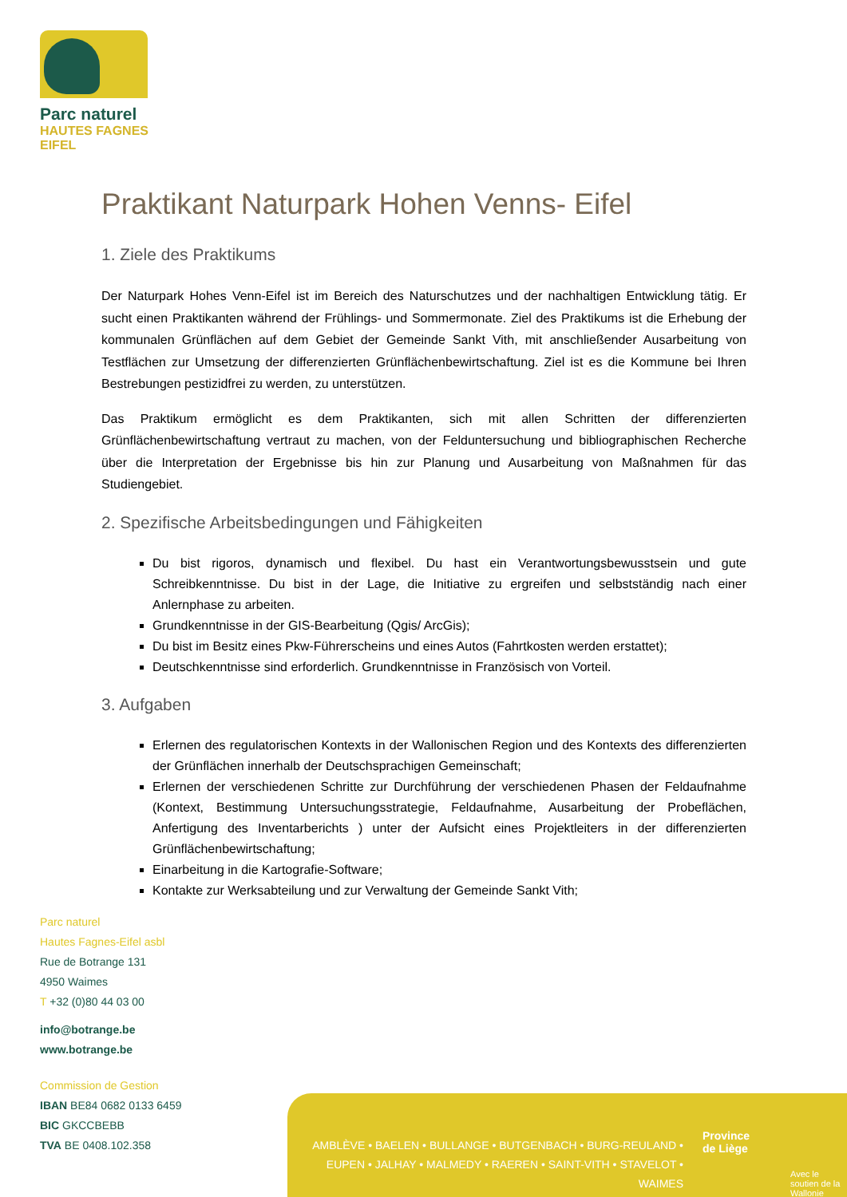Parc naturel
HAUTES FAGNES
EIFEL
Praktikant Naturpark Hohen Venns- Eifel
1. Ziele des Praktikums
Der Naturpark Hohes Venn-Eifel ist im Bereich des Naturschutzes und der nachhaltigen Entwicklung tätig. Er sucht einen Praktikanten während der Frühlings- und Sommermonate. Ziel des Praktikums ist die Erhebung der kommunalen Grünflächen auf dem Gebiet der Gemeinde Sankt Vith, mit anschließender Ausarbeitung von Testflächen zur Umsetzung der differenzierten Grünflächenbewirtschaftung. Ziel ist es die Kommune bei Ihren Bestrebungen pestizidfrei zu werden, zu unterstützen.
Das Praktikum ermöglicht es dem Praktikanten, sich mit allen Schritten der differenzierten Grünflächenbewirtschaftung vertraut zu machen, von der Felduntersuchung und bibliographischen Recherche über die Interpretation der Ergebnisse bis hin zur Planung und Ausarbeitung von Maßnahmen für das Studiengebiet.
2. Spezifische Arbeitsbedingungen und Fähigkeiten
Du bist rigoros, dynamisch und flexibel. Du hast ein Verantwortungsbewusstsein und gute Schreibkenntnisse. Du bist in der Lage, die Initiative zu ergreifen und selbstständig nach einer Anlernphase zu arbeiten.
Grundkenntnisse in der GIS-Bearbeitung (Qgis/ ArcGis);
Du bist im Besitz eines Pkw-Führerscheins und eines Autos (Fahrtkosten werden erstattet);
Deutschkenntnisse sind erforderlich. Grundkenntnisse in Französisch von Vorteil.
3. Aufgaben
Erlernen des regulatorischen Kontexts in der Wallonischen Region und des Kontexts des differenzierten der Grünflächen innerhalb der Deutschsprachigen Gemeinschaft;
Erlernen der verschiedenen Schritte zur Durchführung der verschiedenen Phasen der Feldaufnahme (Kontext, Bestimmung Untersuchungsstrategie, Feldaufnahme, Ausarbeitung der Probeflächen, Anfertigung des Inventarberichts ) unter der Aufsicht eines Projektleiters in der differenzierten Grünflächenbewirtschaftung;
Einarbeitung in die Kartografie-Software;
Kontakte zur Werksabteilung und zur Verwaltung der Gemeinde Sankt Vith;
Parc naturel
Hautes Fagnes-Eifel asbl
Rue de Botrange 131
4950 Waimes
T +32 (0)80 44 03 00
info@botrange.be
www.botrange.be
Commission de Gestion
IBAN BE84 0682 0133 6459
BIC GKCCBEBB
TVA BE 0408.102.358
AMBLÈVE • BAELEN • BULLANGE • BUTGENBACH • BURG-REULAND •
EUPEN • JALHAY • MALMEDY • RAEREN • SAINT-VITH • STAVELOT • WAIMES
Province
de Liège
Avec le soutien de la
Wallonie